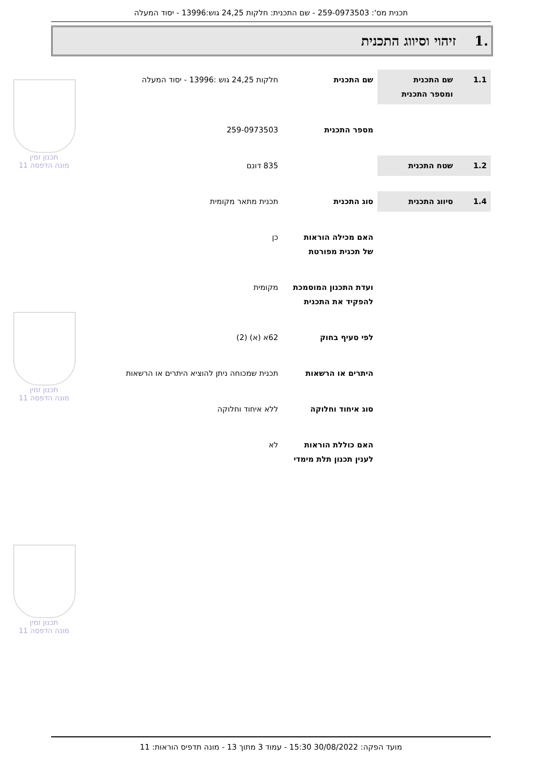תכנית מס': 259-0973503 - שם התכנית: חלקות 24,25 גוש:13996 - יסוד המעלה
.1 זיהוי וסיווג התכנית
תכנון זמין
מונה הדפסה 11
תכנון זמין
מונה הדפסה 11
תכנון זמין
מונה הדפסה 11
| 1.1 | שם התכנית ומספר התכנית | שם התכנית | חלקות 24,25 גוש :13996 - יסוד המעלה |
| | | מספר התכנית | 259-0973503 |
| 1.2 | שטח התכנית | | 835 דונם |
| 1.4 | סיווג התכנית | סוג התכנית | תכנית מתאר מקומית |
| | | האם מכילה הוראות של תכנית מפורטת | כן |
| | | ועדת התכנון המוסמכת להפקיד את התכנית | מקומית |
| | | לפי סעיף בחוק | 62א (א) (2) |
| | | היתרים או הרשאות | תכנית שמכוחה ניתן להוציא היתרים או הרשאות |
| | | סוג איחוד וחלוקה | ללא איחוד וחלוקה |
| | | האם כוללת הוראות לענין תכנון תלת מימדי | לא |
מועד הפקה: 30/08/2022 15:30 - עמוד 3 מתוך 13 - מונה תדפיס הוראות: 11